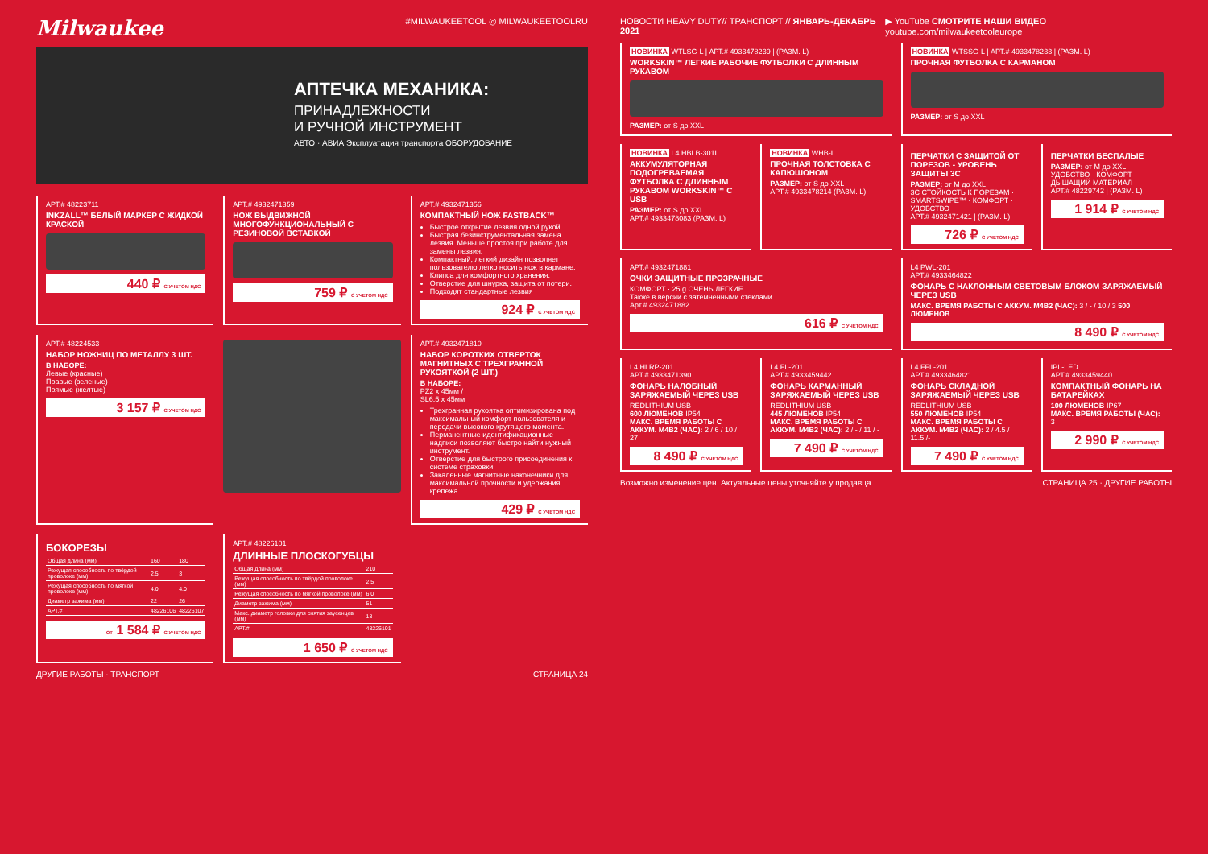Milwaukee #MILWAUKEETOOL ◎ MILWAUKEETOOLRU
АПТЕЧКА МЕХАНИКА:
ПРИНАДЛЕЖНОСТИ
И РУЧНОЙ ИНСТРУМЕНТ
АВТО · АВИА Эксплуатация транспорта ОБОРУДОВАНИЕ
АРТ.# 48223711
INKZALL™ БЕЛЫЙ МАРКЕР С ЖИДКОЙ КРАСКОЙ
440 ₽ С УЧЕТОМ НДС
АРТ.# 4932471359
НОЖ ВЫДВИЖНОЙ МНОГОФУНКЦИОНАЛЬНЫЙ С РЕЗИНОВОЙ ВСТАВКОЙ
759 ₽ С УЧЕТОМ НДС
АРТ.# 4932471356
КОМПАКТНЫЙ НОЖ FASTBACK™
Быстрое открытие лезвия одной рукой.
Быстрая безинструментальная замена лезвия. Меньше простоя при работе для замены лезвия.
Компактный, легкий дизайн позволяет пользователю легко носить нож в кармане.
Клипса для комфортного хранения.
Отверстие для шнурка, защита от потери.
Подходят стандартные лезвия
924 ₽ С УЧЕТОМ НДС
АРТ.# 48224533
НАБОР НОЖНИЦ ПО МЕТАЛЛУ 3 ШТ.
В НАБОРЕ:
Левые (красные)
Правые (зеленые)
Прямые (желтые)
3 157 ₽ С УЧЕТОМ НДС
АРТ.# 4932471810
НАБОР КОРОТКИХ ОТВЕРТОК МАГНИТНЫХ С ТРЕХГРАННОЙ РУКОЯТКОЙ (2 ШТ.)
В НАБОРЕ:
PZ2 x 45мм /
SL6.5 x 45мм
Трехгранная рукоятка оптимизирована под максимальный комфорт пользователя и передачи высокого крутящего момента.
Перманентные идентификационные надписи позволяют быстро найти нужный инструмент.
Отверстие для быстрого присоединения к системе страховки.
Закаленные магнитные наконечники для максимальной прочности и удержания крепежа.
429 ₽ С УЧЕТОМ НДС
БОКОРЕЗЫ
| Общая длина (мм) | 160 | 180 |
| Режущая способность по твёрдой проволоке (мм) | 2.5 | 3 |
| Режущая способность по мягкой проволоке (мм) | 4.0 | 4.0 |
| Диаметр зажима (мм) | 22 | 26 |
| АРТ.# | 48226106 | 48226107 |
ОТ 1 584 ₽ С УЧЕТОМ НДС
АРТ.# 48226101
ДЛИННЫЕ ПЛОСКОГУБЦЫ
| Общая длина (мм) | 210 |
| Режущая способность по твёрдой проволоке (мм) | 2.5 |
| Режущая способность по мягкой проволоке (мм) | 6.0 |
| Диаметр зажима (мм) | 51 |
| Макс. диаметр головки для снятия заусенцев (мм) | 18 |
| АРТ.# | 48226101 |
1 650 ₽ С УЧЕТОМ НДС
ДРУГИЕ РАБОТЫ · ТРАНСПОРТ СТРАНИЦА 24
НОВОСТИ HEAVY DUTY// ТРАНСПОРТ // ЯНВАРЬ-ДЕКАБРЬ 2021 ▶ YouTube СМОТРИТЕ НАШИ ВИДЕО youtube.com/milwaukeetooleurope
НОВИНКА WTLSG-L | АРТ.# 4933478239 | (РАЗМ. L)
WORKSKIN™ ЛЕГКИЕ РАБОЧИЕ ФУТБОЛКИ С ДЛИННЫМ РУКАВОМ
РАЗМЕР: от S до XXL
НОВИНКА WTSSG-L | АРТ.# 4933478233 | (РАЗМ. L)
ПРОЧНАЯ ФУТБОЛКА С КАРМАНОМ
РАЗМЕР: от S до XXL
НОВИНКА L4 HBLB-301L
АККУМУЛЯТОРНАЯ ПОДОГРЕВАЕМАЯ ФУТБОЛКА С ДЛИННЫМ РУКАВОМ WORKSKIN™ С USB
РАЗМЕР: от S до XXL
АРТ.# 4933478083 (РАЗМ. L)
НОВИНКА WHB-L
ПРОЧНАЯ ТОЛСТОВКА С КАПЮШОНОМ
РАЗМЕР: от S до XXL
АРТ.# 4933478214 (РАЗМ. L)
ПЕРЧАТКИ С ЗАЩИТОЙ ОТ ПОРЕЗОВ - УРОВЕНЬ ЗАЩИТЫ 3C
РАЗМЕР: от M до XXL
3C СТОЙКОСТЬ К ПОРЕЗАМ · SMARTSWIPE™ · КОМФОРТ · УДОБСТВО
АРТ.# 4932471421 | (РАЗМ. L)
726 ₽ С УЧЕТОМ НДС
ПЕРЧАТКИ БЕСПАЛЫЕ
РАЗМЕР: от M до XXL
УДОБСТВО · КОМФОРТ · ДЫШАЩИЙ МАТЕРИАЛ
АРТ.# 48229742 | (РАЗМ. L)
1 914 ₽ С УЧЕТОМ НДС
АРТ.# 4932471881
ОЧКИ ЗАЩИТНЫЕ ПРОЗРАЧНЫЕ
КОМФОРТ · 25 g ОЧЕНЬ ЛЕГКИЕ
Также в версии с затемненными стеклами
Арт.# 4932471882
616 ₽ С УЧЕТОМ НДС
L4 PWL-201
АРТ.# 4933464822
ФОНАРЬ С НАКЛОННЫМ СВЕТОВЫМ БЛОКОМ ЗАРЯЖАЕМЫЙ ЧЕРЕЗ USB
МАКС. ВРЕМЯ РАБОТЫ С АККУМ. M4B2 (ЧАС): 3 / - / 10 / 3 500 ЛЮМЕНОВ
8 490 ₽ С УЧЕТОМ НДС
L4 HLRP-201
АРТ.# 4933471390
ФОНАРЬ НАЛОБНЫЙ ЗАРЯЖАЕМЫЙ ЧЕРЕЗ USB
REDLITHIUM USB
600 ЛЮМЕНОВ IP54
МАКС. ВРЕМЯ РАБОТЫ С АККУМ. M4B2 (ЧАС): 2 / 6 / 10 / 27
8 490 ₽ С УЧЕТОМ НДС
L4 FL-201
АРТ.# 4933459442
ФОНАРЬ КАРМАННЫЙ ЗАРЯЖАЕМЫЙ ЧЕРЕЗ USB
REDLITHIUM USB
445 ЛЮМЕНОВ IP54
МАКС. ВРЕМЯ РАБОТЫ С АККУМ. M4B2 (ЧАС): 2 / - / 11 / -
7 490 ₽ С УЧЕТОМ НДС
L4 FFL-201
АРТ.# 4933464821
ФОНАРЬ СКЛАДНОЙ ЗАРЯЖАЕМЫЙ ЧЕРЕЗ USB
REDLITHIUM USB
550 ЛЮМЕНОВ IP54
МАКС. ВРЕМЯ РАБОТЫ С АККУМ. M4B2 (ЧАС): 2 / 4.5 / 11.5 /-
7 490 ₽ С УЧЕТОМ НДС
IPL-LED
АРТ.# 4933459440
КОМПАКТНЫЙ ФОНАРЬ НА БАТАРЕЙКАХ
100 ЛЮМЕНОВ IP67
МАКС. ВРЕМЯ РАБОТЫ (ЧАС): 3
2 990 ₽ С УЧЕТОМ НДС
Возможно изменение цен. Актуальные цены уточняйте у продавца. СТРАНИЦА 25 · ДРУГИЕ РАБОТЫ